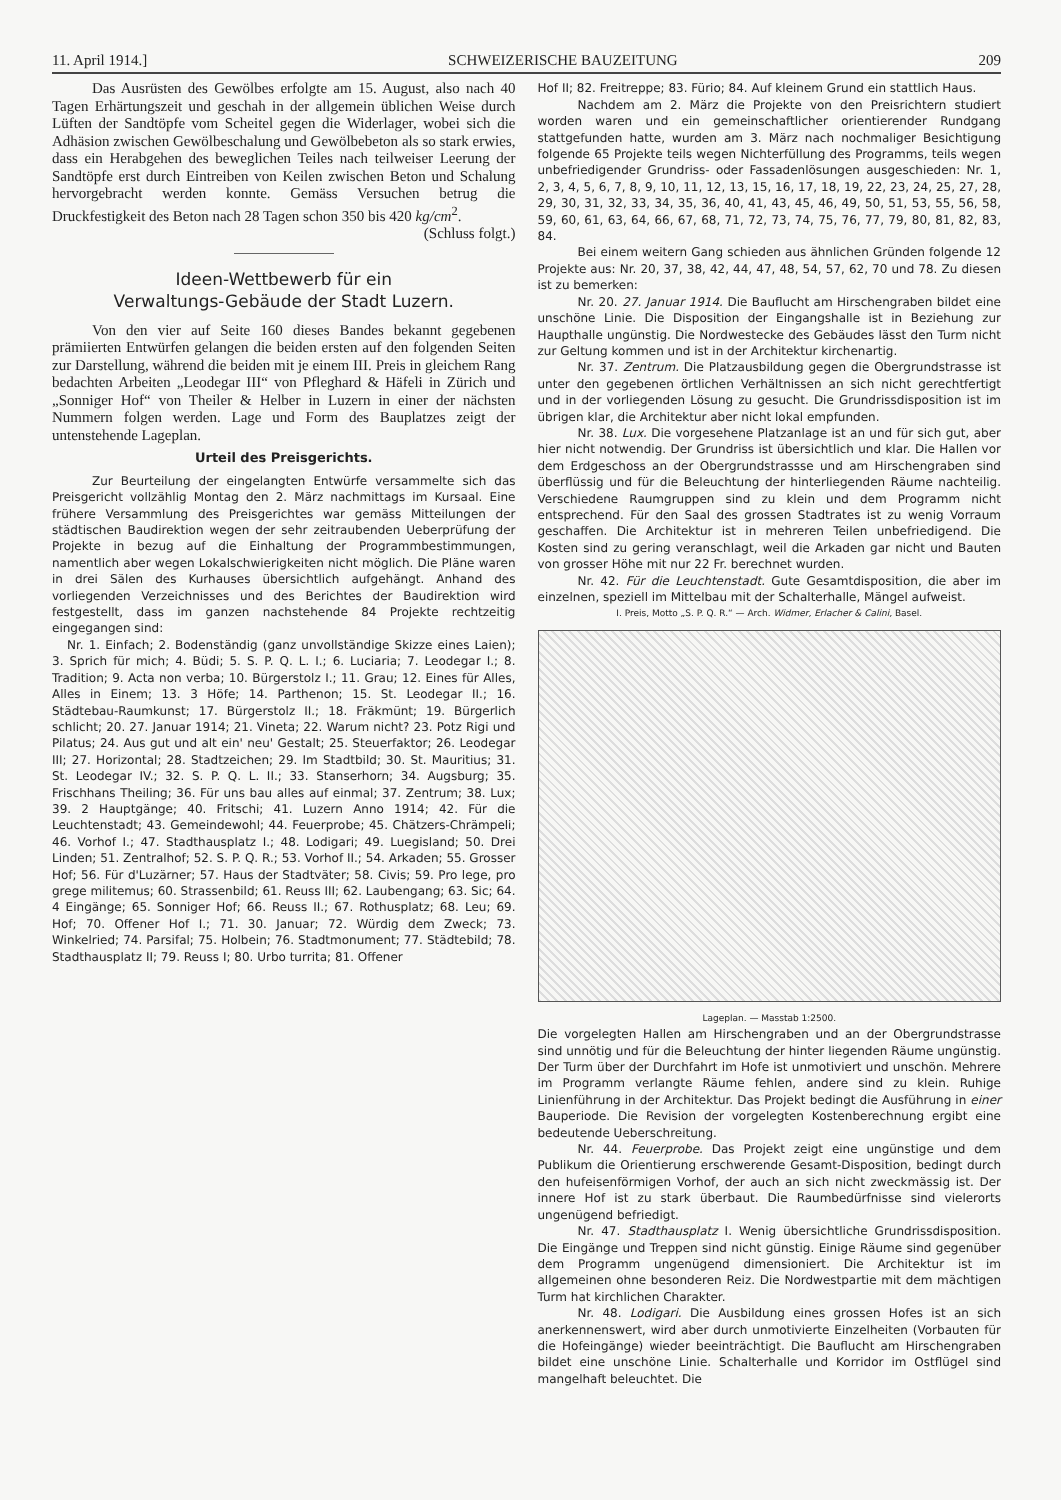11. April 1914.] SCHWEIZERISCHE BAUZEITUNG 209
Das Ausrüsten des Gewölbes erfolgte am 15. August, also nach 40 Tagen Erhärtungszeit und geschah in der allgemein üblichen Weise durch Lüften der Sandtöpfe vom Scheitel gegen die Widerlager, wobei sich die Adhäsion zwischen Gewölbeschalung und Gewölbebeton als so stark erwies, dass ein Herabgehen des beweglichen Teiles nach teilweiser Leerung der Sandtöpfe erst durch Eintreiben von Keilen zwischen Beton und Schalung hervorgebracht werden konnte. Gemäss Versuchen betrug die Druckfestigkeit des Beton nach 28 Tagen schon 350 bis 420 kg/cm<sup>2</sup>.
(Schluss folgt.)
Ideen-Wettbewerb für ein
Verwaltungs-Gebäude der Stadt Luzern.
Von den vier auf Seite 160 dieses Bandes bekannt gegebenen prämiierten Entwürfen gelangen die beiden ersten auf den folgenden Seiten zur Darstellung, während die beiden mit je einem III. Preis in gleichem Rang bedachten Arbeiten „Leodegar III“ von Pfleghard & Häfeli in Zürich und „Sonniger Hof“ von Theiler & Helber in Luzern in einer der nächsten Nummern folgen werden. Lage und Form des Bauplatzes zeigt der untenstehende Lageplan.
Urteil des Preisgerichts.
Zur Beurteilung der eingelangten Entwürfe versammelte sich das Preisgericht vollzählig Montag den 2. März nachmittags im Kursaal. Eine frühere Versammlung des Preisgerichtes war gemäss Mitteilungen der städtischen Baudirektion wegen der sehr zeitraubenden Ueberprüfung der Projekte in bezug auf die Einhaltung der Programmbestimmungen, namentlich aber wegen Lokalschwierigkeiten nicht möglich. Die Pläne waren in drei Sälen des Kurhauses übersichtlich aufgehängt. Anhand des vorliegenden Verzeichnisses und des Berichtes der Baudirektion wird festgestellt, dass im ganzen nachstehende 84 Projekte rechtzeitig eingegangen sind:
Nr. 1. Einfach; 2. Bodenständig (ganz unvollständige Skizze eines Laien); 3. Sprich für mich; 4. Büdi; 5. S. P. Q. L. I.; 6. Luciaria; 7. Leodegar I.; 8. Tradition; 9. Acta non verba; 10. Bürgerstolz I.; 11. Grau; 12. Eines für Alles, Alles in Einem; 13. 3 Höfe; 14. Parthenon; 15. St. Leodegar II.; 16. Städtebau-Raumkunst; 17. Bürgerstolz II.; 18. Fräkmünt; 19. Bürgerlich schlicht; 20. 27. Januar 1914; 21. Vineta; 22. Warum nicht? 23. Potz Rigi und Pilatus; 24. Aus gut und alt ein' neu' Gestalt; 25. Steuerfaktor; 26. Leodegar III; 27. Horizontal; 28. Stadtzeichen; 29. Im Stadtbild; 30. St. Mauritius; 31. St. Leodegar IV.; 32. S. P. Q. L. II.; 33. Stanserhorn; 34. Augsburg; 35. Frischhans Theiling; 36. Für uns bau alles auf einmal; 37. Zentrum; 38. Lux; 39. 2 Hauptgänge; 40. Fritschi; 41. Luzern Anno 1914; 42. Für die Leuchtenstadt; 43. Gemeindewohl; 44. Feuerprobe; 45. Chätzers-Chrämpeli; 46. Vorhof I.; 47. Stadthausplatz I.; 48. Lodigari; 49. Luegisland; 50. Drei Linden; 51. Zentralhof; 52. S. P. Q. R.; 53. Vorhof II.; 54. Arkaden; 55. Grosser Hof; 56. Für d'Luzärner; 57. Haus der Stadtväter; 58. Civis; 59. Pro lege, pro grege militemus; 60. Strassenbild; 61. Reuss III; 62. Laubengang; 63. Sic; 64. 4 Eingänge; 65. Sonniger Hof; 66. Reuss II.; 67. Rothusplatz; 68. Leu; 69. Hof; 70. Offener Hof I.; 71. 30. Januar; 72. Würdig dem Zweck; 73. Winkelried; 74. Parsifal; 75. Holbein; 76. Stadtmonument; 77. Städtebild; 78. Stadthausplatz II; 79. Reuss I; 80. Urbo turrita; 81. Offener
Hof II; 82. Freitreppe; 83. Fürio; 84. Auf kleinem Grund ein stattlich Haus.
Nachdem am 2. März die Projekte von den Preisrichtern studiert worden waren und ein gemeinschaftlicher orientierender Rundgang stattgefunden hatte, wurden am 3. März nach nochmaliger Besichtigung folgende 65 Projekte teils wegen Nichterfüllung des Programms, teils wegen unbefriedigender Grundriss- oder Fassadenlösungen ausgeschieden: Nr. 1, 2, 3, 4, 5, 6, 7, 8, 9, 10, 11, 12, 13, 15, 16, 17, 18, 19, 22, 23, 24, 25, 27, 28, 29, 30, 31, 32, 33, 34, 35, 36, 40, 41, 43, 45, 46, 49, 50, 51, 53, 55, 56, 58, 59, 60, 61, 63, 64, 66, 67, 68, 71, 72, 73, 74, 75, 76, 77, 79, 80, 81, 82, 83, 84.
Bei einem weitern Gang schieden aus ähnlichen Gründen folgende 12 Projekte aus: Nr. 20, 37, 38, 42, 44, 47, 48, 54, 57, 62, 70 und 78. Zu diesen ist zu bemerken:
Nr. 20. 27. Januar 1914. Die Bauflucht am Hirschengraben bildet eine unschöne Linie. Die Disposition der Eingangshalle ist in Beziehung zur Haupthalle ungünstig. Die Nordwestecke des Gebäudes lässt den Turm nicht zur Geltung kommen und ist in der Architektur kirchenartig.
Nr. 37. Zentrum. Die Platzausbildung gegen die Obergrundstrasse ist unter den gegebenen örtlichen Verhältnissen an sich nicht gerechtfertigt und in der vorliegenden Lösung zu gesucht. Die Grundrissdisposition ist im übrigen klar, die Architektur aber nicht lokal empfunden.
Nr. 38. Lux. Die vorgesehene Platzanlage ist an und für sich gut, aber hier nicht notwendig. Der Grundriss ist übersichtlich und klar. Die Hallen vor dem Erdgeschoss an der Obergrundstrassse und am Hirschengraben sind überflüssig und für die Beleuchtung der hinterliegenden Räume nachteilig. Verschiedene Raumgruppen sind zu klein und dem Programm nicht entsprechend. Für den Saal des grossen Stadtrates ist zu wenig Vorraum geschaffen. Die Architektur ist in mehreren Teilen unbefriedigend. Die Kosten sind zu gering veranschlagt, weil die Arkaden gar nicht und Bauten von grosser Höhe mit nur 22 Fr. berechnet wurden.
Nr. 42. Für die Leuchtenstadt. Gute Gesamtdisposition, die aber im einzelnen, speziell im Mittelbau mit der Schalterhalle, Mängel aufweist.
I. Preis, Motto „S. P. Q. R.“ — Arch. Widmer, Erlacher & Calini, Basel.
Lageplan. — Masstab 1:2500.
Die vorgelegten Hallen am Hirschengraben und an der Obergrundstrasse sind unnötig und für die Beleuchtung der hinter liegenden Räume ungünstig. Der Turm über der Durchfahrt im Hofe ist unmotiviert und unschön. Mehrere im Programm verlangte Räume fehlen, andere sind zu klein. Ruhige Linienführung in der Architektur. Das Projekt bedingt die Ausführung in einer Bauperiode. Die Revision der vorgelegten Kostenberechnung ergibt eine bedeutende Ueberschreitung.
Nr. 44. Feuerprobe. Das Projekt zeigt eine ungünstige und dem Publikum die Orientierung erschwerende Gesamt-Disposition, bedingt durch den hufeisenförmigen Vorhof, der auch an sich nicht zweckmässig ist. Der innere Hof ist zu stark überbaut. Die Raumbedürfnisse sind vielerorts ungenügend befriedigt.
Nr. 47. Stadthausplatz I. Wenig übersichtliche Grundrissdisposition. Die Eingänge und Treppen sind nicht günstig. Einige Räume sind gegenüber dem Programm ungenügend dimensioniert. Die Architektur ist im allgemeinen ohne besonderen Reiz. Die Nordwestpartie mit dem mächtigen Turm hat kirchlichen Charakter.
Nr. 48. Lodigari. Die Ausbildung eines grossen Hofes ist an sich anerkennenswert, wird aber durch unmotivierte Einzelheiten (Vorbauten für die Hofeingänge) wieder beeinträchtigt. Die Bauflucht am Hirschengraben bildet eine unschöne Linie. Schalterhalle und Korridor im Ostflügel sind mangelhaft beleuchtet. Die